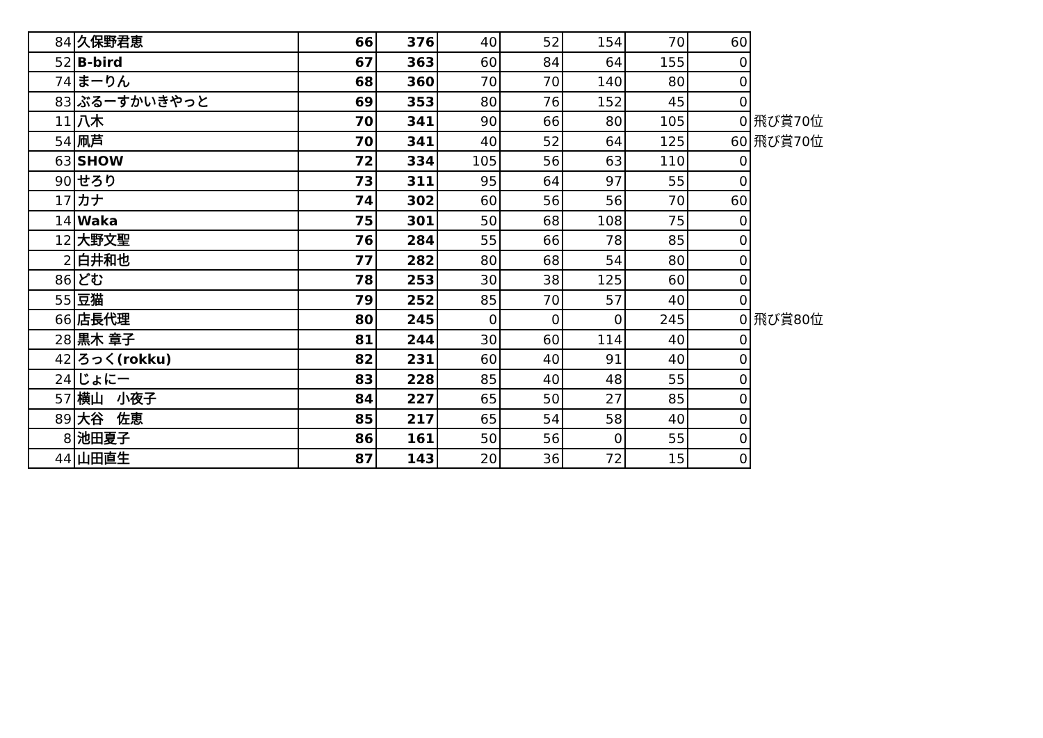| 84 | 久保野君恵 | 66 | 376 | 40 | 52 | 154 | 70 | 60 | |
| 52 | B-bird | 67 | 363 | 60 | 84 | 64 | 155 | 0 | |
| 74 | まーりん | 68 | 360 | 70 | 70 | 140 | 80 | 0 | |
| 83 | ぶるーすかいきやっと | 69 | 353 | 80 | 76 | 152 | 45 | 0 | |
| 11 | 八木 | 70 | 341 | 90 | 66 | 80 | 105 | 0 | 飛び賞70位 |
| 54 | 凧芦 | 70 | 341 | 40 | 52 | 64 | 125 | 60 | 飛び賞70位 |
| 63 | SHOW | 72 | 334 | 105 | 56 | 63 | 110 | 0 | |
| 90 | せろり | 73 | 311 | 95 | 64 | 97 | 55 | 0 | |
| 17 | カナ | 74 | 302 | 60 | 56 | 56 | 70 | 60 | |
| 14 | Waka | 75 | 301 | 50 | 68 | 108 | 75 | 0 | |
| 12 | 大野文聖 | 76 | 284 | 55 | 66 | 78 | 85 | 0 | |
| 2 | 白井和也 | 77 | 282 | 80 | 68 | 54 | 80 | 0 | |
| 86 | どむ | 78 | 253 | 30 | 38 | 125 | 60 | 0 | |
| 55 | 豆猫 | 79 | 252 | 85 | 70 | 57 | 40 | 0 | |
| 66 | 店長代理 | 80 | 245 | 0 | 0 | 0 | 245 | 0 | 飛び賞80位 |
| 28 | 黒木 章子 | 81 | 244 | 30 | 60 | 114 | 40 | 0 | |
| 42 | ろっく(rokku) | 82 | 231 | 60 | 40 | 91 | 40 | 0 | |
| 24 | じょにー | 83 | 228 | 85 | 40 | 48 | 55 | 0 | |
| 57 | 横山 小夜子 | 84 | 227 | 65 | 50 | 27 | 85 | 0 | |
| 89 | 大谷 佐恵 | 85 | 217 | 65 | 54 | 58 | 40 | 0 | |
| 8 | 池田夏子 | 86 | 161 | 50 | 56 | 0 | 55 | 0 | |
| 44 | 山田直生 | 87 | 143 | 20 | 36 | 72 | 15 | 0 | |